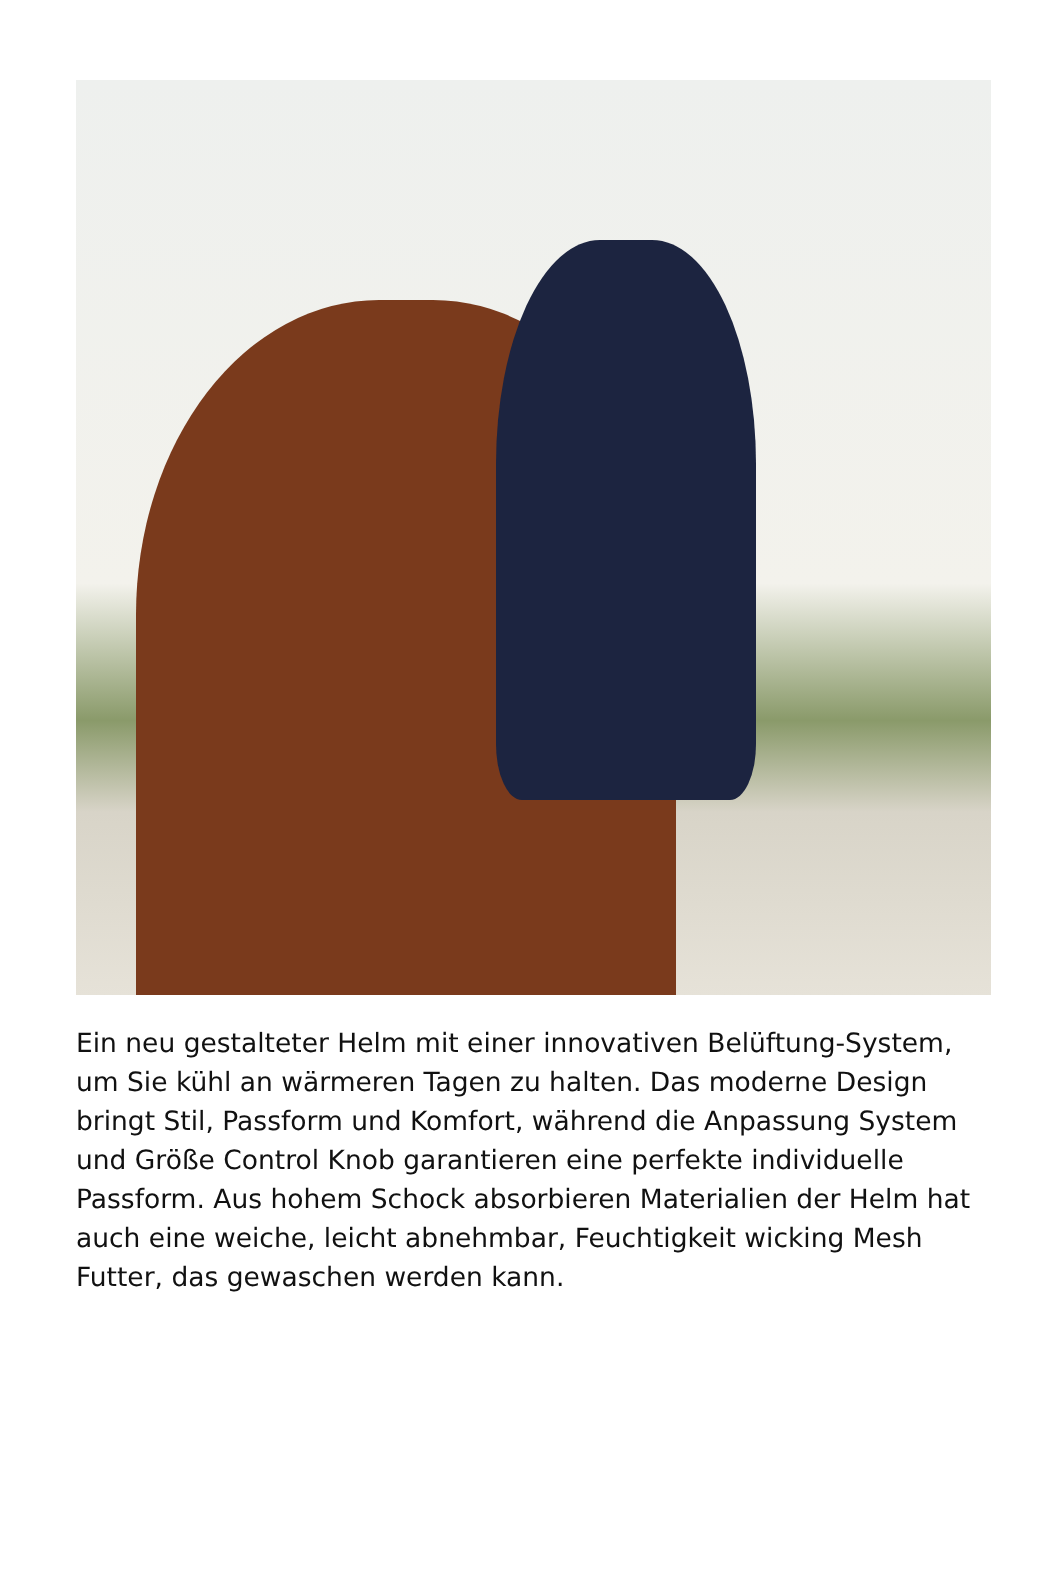Ein neu gestalteter Helm mit einer innovativen Belüftung-System, um Sie kühl an wärmeren Tagen zu halten. Das moderne Design bringt Stil, Passform und Komfort, während die Anpassung System und Größe Control Knob garantieren eine perfekte individuelle Passform. Aus hohem Schock absorbieren Materialien der Helm hat auch eine weiche, leicht abnehmbar, Feuchtigkeit wicking Mesh Futter, das gewaschen werden kann.